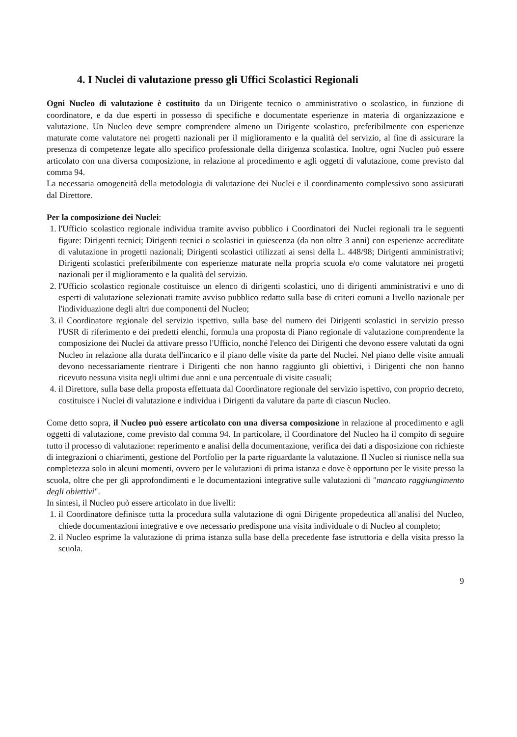4. I Nuclei di valutazione presso gli Uffici Scolastici Regionali
Ogni Nucleo di valutazione è costituito da un Dirigente tecnico o amministrativo o scolastico, in funzione di coordinatore, e da due esperti in possesso di specifiche e documentate esperienze in materia di organizzazione e valutazione. Un Nucleo deve sempre comprendere almeno un Dirigente scolastico, preferibilmente con esperienze maturate come valutatore nei progetti nazionali per il miglioramento e la qualità del servizio, al fine di assicurare la presenza di competenze legate allo specifico professionale della dirigenza scolastica. Inoltre, ogni Nucleo può essere articolato con una diversa composizione, in relazione al procedimento e agli oggetti di valutazione, come previsto dal comma 94.
La necessaria omogeneità della metodologia di valutazione dei Nuclei e il coordinamento complessivo sono assicurati dal Direttore.
Per la composizione dei Nuclei:
1. l'Ufficio scolastico regionale individua tramite avviso pubblico i Coordinatori dei Nuclei regionali tra le seguenti figure: Dirigenti tecnici; Dirigenti tecnici o scolastici in quiescenza (da non oltre 3 anni) con esperienze accreditate di valutazione in progetti nazionali; Dirigenti scolastici utilizzati ai sensi della L. 448/98; Dirigenti amministrativi; Dirigenti scolastici preferibilmente con esperienze maturate nella propria scuola e/o come valutatore nei progetti nazionali per il miglioramento e la qualità del servizio.
2. l'Ufficio scolastico regionale costituisce un elenco di dirigenti scolastici, uno di dirigenti amministrativi e uno di esperti di valutazione selezionati tramite avviso pubblico redatto sulla base di criteri comuni a livello nazionale per l'individuazione degli altri due componenti del Nucleo;
3. il Coordinatore regionale del servizio ispettivo, sulla base del numero dei Dirigenti scolastici in servizio presso l'USR di riferimento e dei predetti elenchi, formula una proposta di Piano regionale di valutazione comprendente la composizione dei Nuclei da attivare presso l'Ufficio, nonché l'elenco dei Dirigenti che devono essere valutati da ogni Nucleo in relazione alla durata dell'incarico e il piano delle visite da parte del Nuclei. Nel piano delle visite annuali devono necessariamente rientrare i Dirigenti che non hanno raggiunto gli obiettivi, i Dirigenti che non hanno ricevuto nessuna visita negli ultimi due anni e una percentuale di visite casuali;
4. il Direttore, sulla base della proposta effettuata dal Coordinatore regionale del servizio ispettivo, con proprio decreto, costituisce i Nuclei di valutazione e individua i Dirigenti da valutare da parte di ciascun Nucleo.
Come detto sopra, il Nucleo può essere articolato con una diversa composizione in relazione al procedimento e agli oggetti di valutazione, come previsto dal comma 94. In particolare, il Coordinatore del Nucleo ha il compito di seguire tutto il processo di valutazione: reperimento e analisi della documentazione, verifica dei dati a disposizione con richieste di integrazioni o chiarimenti, gestione del Portfolio per la parte riguardante la valutazione. Il Nucleo si riunisce nella sua completezza solo in alcuni momenti, ovvero per le valutazioni di prima istanza e dove è opportuno per le visite presso la scuola, oltre che per gli approfondimenti e le documentazioni integrative sulle valutazioni di "mancato raggiungimento degli obiettivi".
In sintesi, il Nucleo può essere articolato in due livelli:
1. il Coordinatore definisce tutta la procedura sulla valutazione di ogni Dirigente propedeutica all'analisi del Nucleo, chiede documentazioni integrative e ove necessario predispone una visita individuale o di Nucleo al completo;
2. il Nucleo esprime la valutazione di prima istanza sulla base della precedente fase istruttoria e della visita presso la scuola.
9